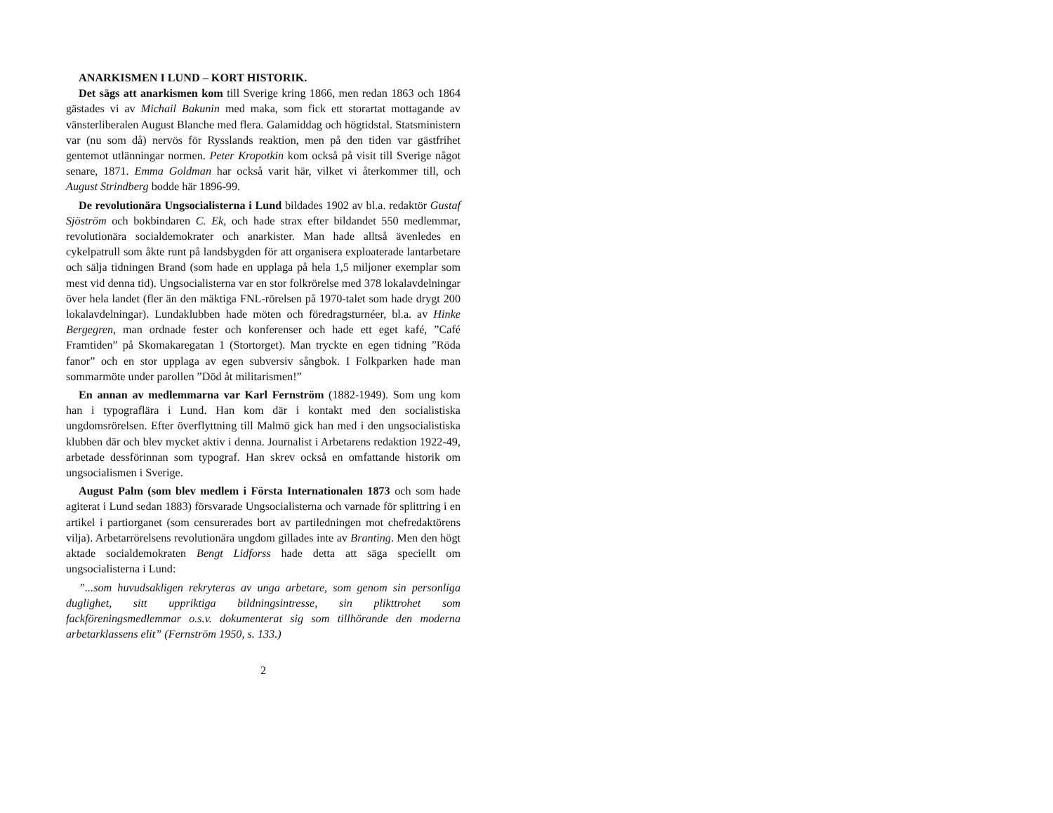ANARKISMEN I LUND – KORT HISTORIK.
Det sägs att anarkismen kom till Sverige kring 1866, men redan 1863 och 1864 gästades vi av Michail Bakunin med maka, som fick ett storartat mottagande av vänsterliberalen August Blanche med flera. Galamiddag och högtidstal. Statsministern var (nu som då) nervös för Rysslands reaktion, men på den tiden var gästfrihet gentemot utlänningar normen. Peter Kropotkin kom också på visit till Sverige något senare, 1871. Emma Goldman har också varit här, vilket vi återkommer till, och August Strindberg bodde här 1896-99.
De revolutionära Ungsocialisterna i Lund bildades 1902 av bl.a. redaktör Gustaf Sjöström och bokbindaren C. Ek, och hade strax efter bildandet 550 medlemmar, revolutionära socialdemokrater och anarkister. Man hade alltså ävenledes en cykelpatrull som åkte runt på landsbygden för att organisera exploaterade lantarbetare och sälja tidningen Brand (som hade en upplaga på hela 1,5 miljoner exemplar som mest vid denna tid). Ungsocialisterna var en stor folkrörelse med 378 lokalavdelningar över hela landet (fler än den mäktiga FNL-rörelsen på 1970-talet som hade drygt 200 lokalavdelningar). Lundaklubben hade möten och föredragsturnéer, bl.a. av Hinke Bergegren, man ordnade fester och konferenser och hade ett eget kafé, ”Café Framtiden” på Skomakaregatan 1 (Stortorget). Man tryckte en egen tidning ”Röda fanor” och en stor upplaga av egen subversiv sångbok. I Folkparken hade man sommarmöte under parollen ”Död åt militarismen!”
En annan av medlemmarna var Karl Fernström (1882-1949). Som ung kom han i typograflära i Lund. Han kom där i kontakt med den socialistiska ungdomsrörelsen. Efter överflyttning till Malmö gick han med i den ungsocialistiska klubben där och blev mycket aktiv i denna. Journalist i Arbetarens redaktion 1922-49, arbetade dessförinnan som typograf. Han skrev också en omfattande historik om ungsocialismen i Sverige.
August Palm (som blev medlem i Första Internationalen 1873 och som hade agiterat i Lund sedan 1883) försvarade Ungsocialisterna och varnade för splittring i en artikel i partiorganet (som censurerades bort av partiledningen mot chefredaktörens vilja). Arbetarrörelsens revolutionära ungdom gillades inte av Branting. Men den högt aktade socialdemokraten Bengt Lidforss hade detta att säga speciellt om ungsocialisterna i Lund:
”...som huvudsakligen rekryteras av unga arbetare, som genom sin personliga duglighet, sitt uppriktiga bildningsintresse, sin plikttrohet som fackföreningsmedlemmar o.s.v. dokumenterat sig som tillhörande den moderna arbetarklassens elit” (Fernström 1950, s. 133.)
2